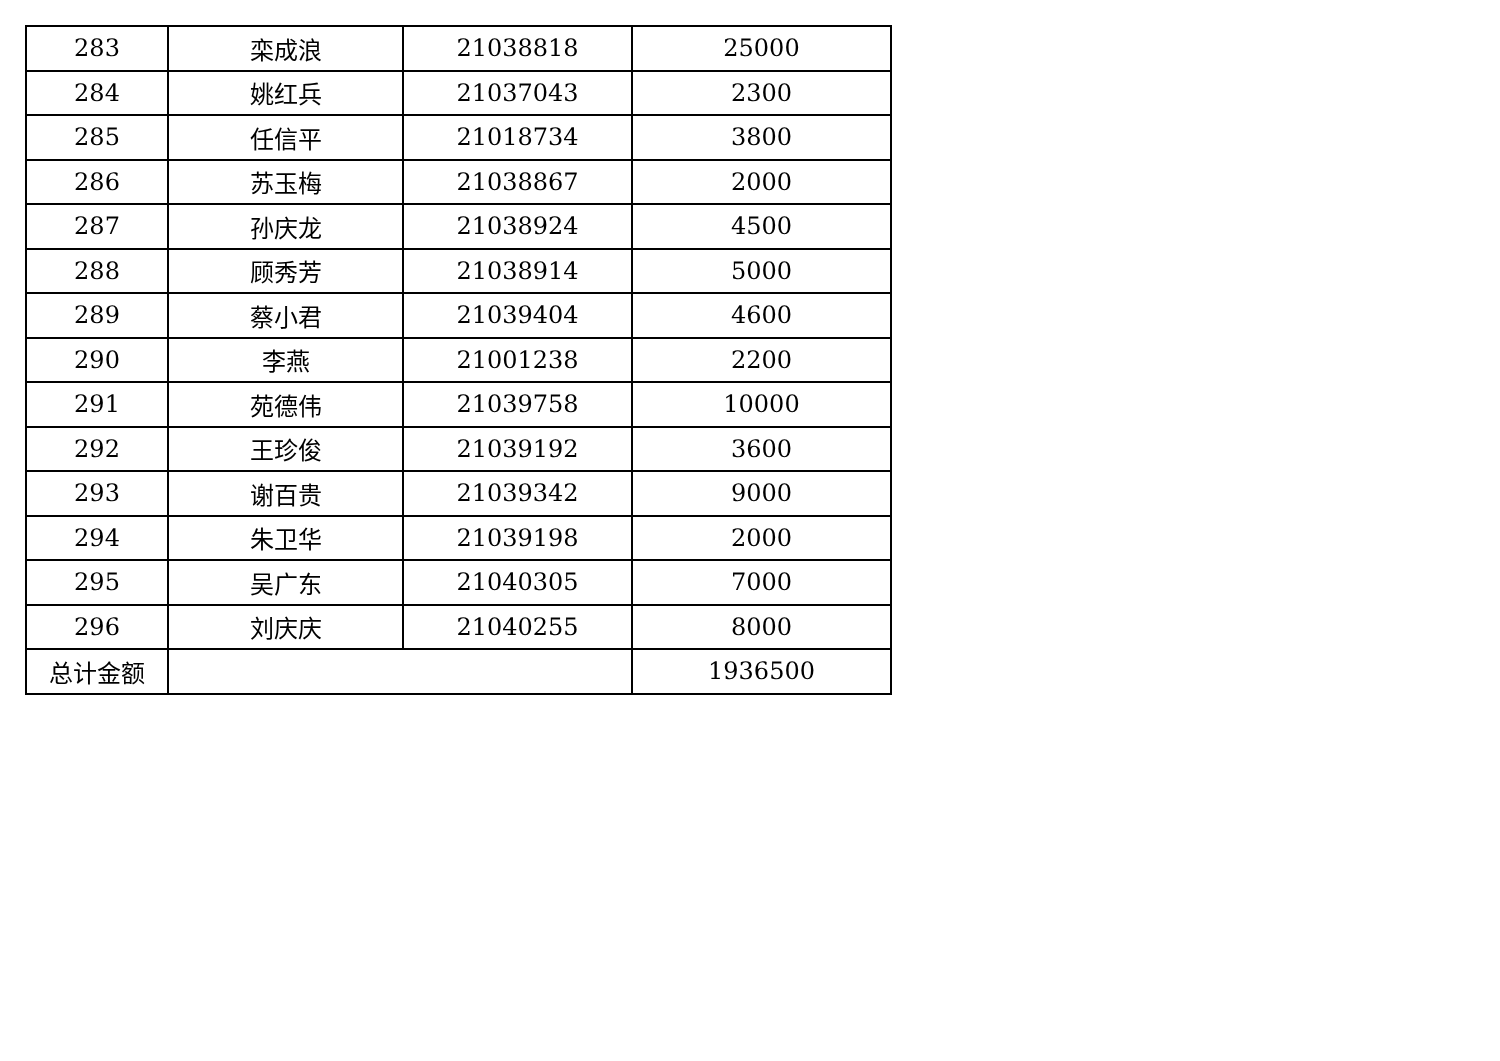| 283 | 栾成浪 | 21038818 | 25000 |
| 284 | 姚红兵 | 21037043 | 2300 |
| 285 | 任信平 | 21018734 | 3800 |
| 286 | 苏玉梅 | 21038867 | 2000 |
| 287 | 孙庆龙 | 21038924 | 4500 |
| 288 | 顾秀芳 | 21038914 | 5000 |
| 289 | 蔡小君 | 21039404 | 4600 |
| 290 | 李燕 | 21001238 | 2200 |
| 291 | 苑德伟 | 21039758 | 10000 |
| 292 | 王珍俊 | 21039192 | 3600 |
| 293 | 谢百贵 | 21039342 | 9000 |
| 294 | 朱卫华 | 21039198 | 2000 |
| 295 | 吴广东 | 21040305 | 7000 |
| 296 | 刘庆庆 | 21040255 | 8000 |
| 总计金额 | | | 1936500 |